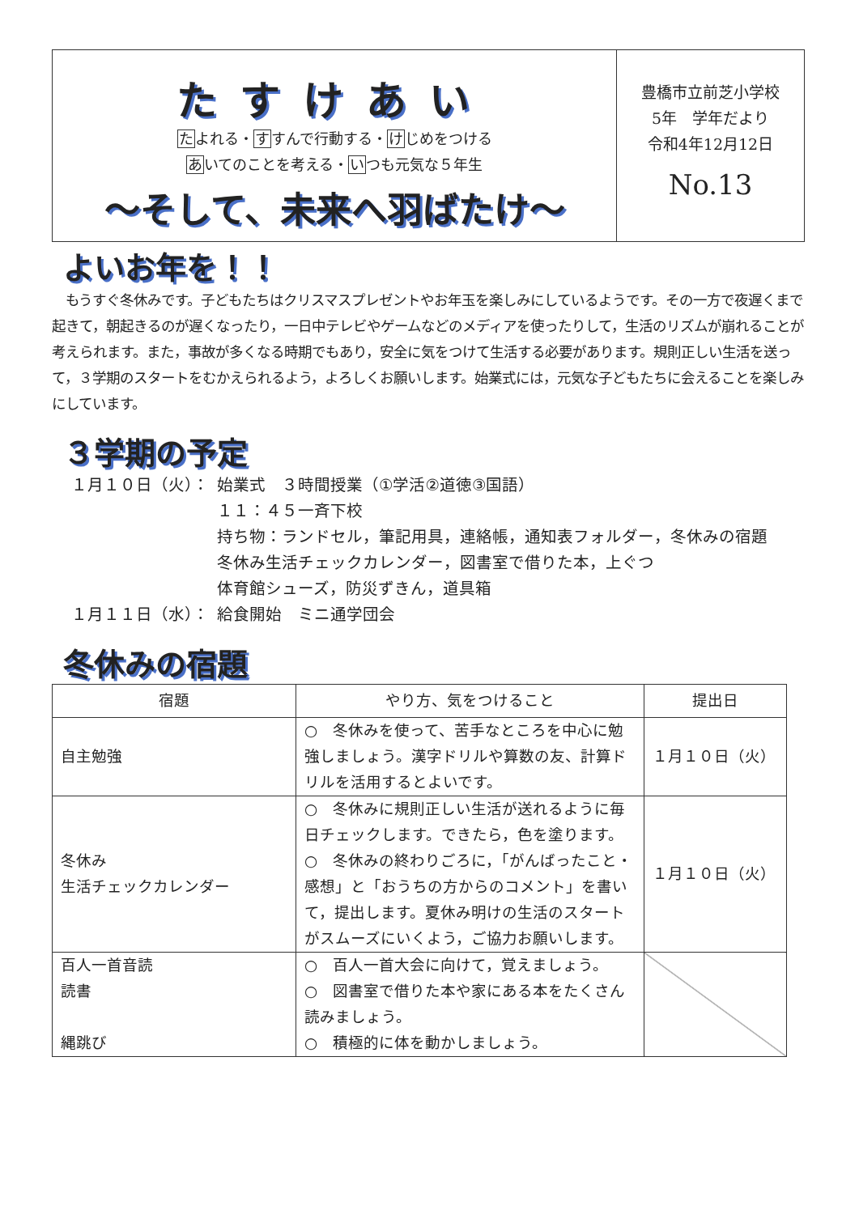たすけあい
たよれる・すすんで行動する・けじめをつける
あいてのことを考える・いつも元気な５年生
～そして、未来へ羽ばたけ～
豊橋市立前芝小学校
5年　学年だより
令和4年12月12日
No.13
よいお年を！！
　もうすぐ冬休みです。子どもたちはクリスマスプレゼントやお年玉を楽しみにしているようです。その一方で夜遅くまで起きて，朝起きるのが遅くなったり，一日中テレビやゲームなどのメディアを使ったりして，生活のリズムが崩れることが考えられます。また，事故が多くなる時期でもあり，安全に気をつけて生活する必要があります。規則正しい生活を送って，３学期のスタートをむかえられるよう，よろしくお願いします。始業式には，元気な子どもたちに会えることを楽しみにしています。
３学期の予定
１月１０日（火）： 始業式　３時間授業（①学活②道徳③国語）
１１：４５一斉下校
持ち物：ランドセル，筆記用具，連絡帳，通知表フォルダー，冬休みの宿題
冬休み生活チェックカレンダー，図書室で借りた本，上ぐつ
体育館シューズ，防災ずきん，道具箱
１月１１日（水）： 給食開始　ミニ通学団会
冬休みの宿題
| 宿題 | やり方、気をつけること | 提出日 |
| --- | --- | --- |
| 自主勉強 | ○ 冬休みを使って、苦手なところを中心に勉強しましょう。漢字ドリルや算数の友、計算ドリルを活用するとよいです。 | １月１０日（火） |
| 冬休み 生活チェックカレンダー | ○ 冬休みに規則正しい生活が送れるように毎日チェックします。できたら，色を塗ります。 ○ 冬休みの終わりごろに，「がんばったこと・感想」と「おうちの方からのコメント」を書いて，提出します。夏休み明けの生活のスタートがスムーズにいくよう，ご協力お願いします。 | １月１０日（火） |
| 百人一首音読 読書 縄跳び | ○ 百人一首大会に向けて，覚えましょう。 ○ 図書室で借りた本や家にある本をたくさん読みましょう。 ○ 積極的に体を動かしましょう。 | |